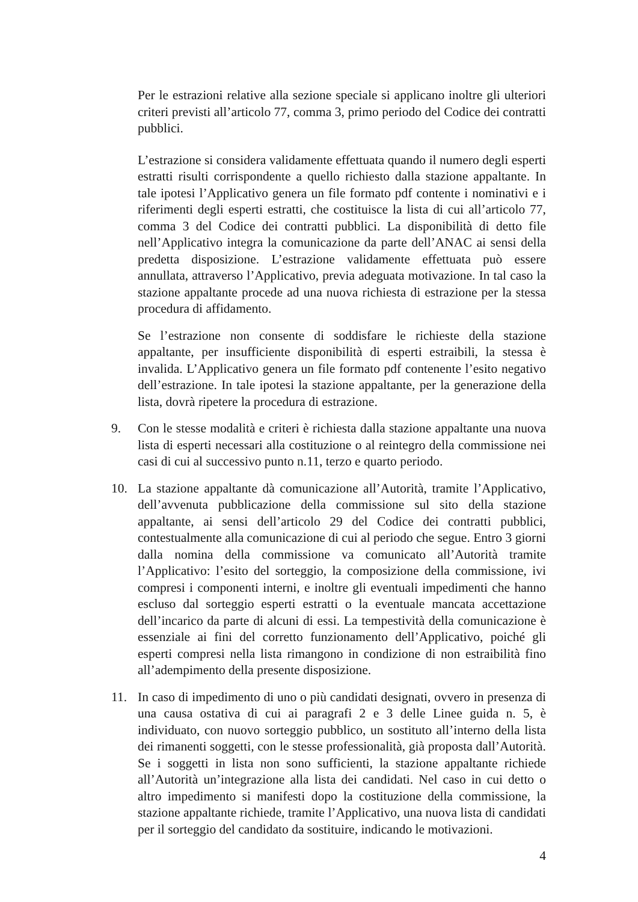Per le estrazioni relative alla sezione speciale si applicano inoltre gli ulteriori criteri previsti all’articolo 77, comma 3, primo periodo del Codice dei contratti pubblici.
L’estrazione si considera validamente effettuata quando il numero degli esperti estratti risulti corrispondente a quello richiesto dalla stazione appaltante. In tale ipotesi l’Applicativo genera un file formato pdf contente i nominativi e i riferimenti degli esperti estratti, che costituisce la lista di cui all’articolo 77, comma 3 del Codice dei contratti pubblici. La disponibilità di detto file nell’Applicativo integra la comunicazione da parte dell’ANAC ai sensi della predetta disposizione. L’estrazione validamente effettuata può essere annullata, attraverso l’Applicativo, previa adeguata motivazione. In tal caso la stazione appaltante procede ad una nuova richiesta di estrazione per la stessa procedura di affidamento.
Se l’estrazione non consente di soddisfare le richieste della stazione appaltante, per insufficiente disponibilità di esperti estraibili, la stessa è invalida. L’Applicativo genera un file formato pdf contenente l’esito negativo dell’estrazione. In tale ipotesi la stazione appaltante, per la generazione della lista, dovrà ripetere la procedura di estrazione.
9. Con le stesse modalità e criteri è richiesta dalla stazione appaltante una nuova lista di esperti necessari alla costituzione o al reintegro della commissione nei casi di cui al successivo punto n.11, terzo e quarto periodo.
10. La stazione appaltante dà comunicazione all’Autorità, tramite l’Applicativo, dell’avvenuta pubblicazione della commissione sul sito della stazione appaltante, ai sensi dell’articolo 29 del Codice dei contratti pubblici, contestualmente alla comunicazione di cui al periodo che segue. Entro 3 giorni dalla nomina della commissione va comunicato all’Autorità tramite l’Applicativo: l’esito del sorteggio, la composizione della commissione, ivi compresi i componenti interni, e inoltre gli eventuali impedimenti che hanno escluso dal sorteggio esperti estratti o la eventuale mancata accettazione dell’incarico da parte di alcuni di essi. La tempestività della comunicazione è essenziale ai fini del corretto funzionamento dell’Applicativo, poiché gli esperti compresi nella lista rimangono in condizione di non estraibilità fino all’adempimento della presente disposizione.
11. In caso di impedimento di uno o più candidati designati, ovvero in presenza di una causa ostativa di cui ai paragrafi 2 e 3 delle Linee guida n. 5, è individuato, con nuovo sorteggio pubblico, un sostituto all’interno della lista dei rimanenti soggetti, con le stesse professionalità, già proposta dall’Autorità. Se i soggetti in lista non sono sufficienti, la stazione appaltante richiede all’Autorità un’integrazione alla lista dei candidati. Nel caso in cui detto o altro impedimento si manifesti dopo la costituzione della commissione, la stazione appaltante richiede, tramite l’Applicativo, una nuova lista di candidati per il sorteggio del candidato da sostituire, indicando le motivazioni.
4